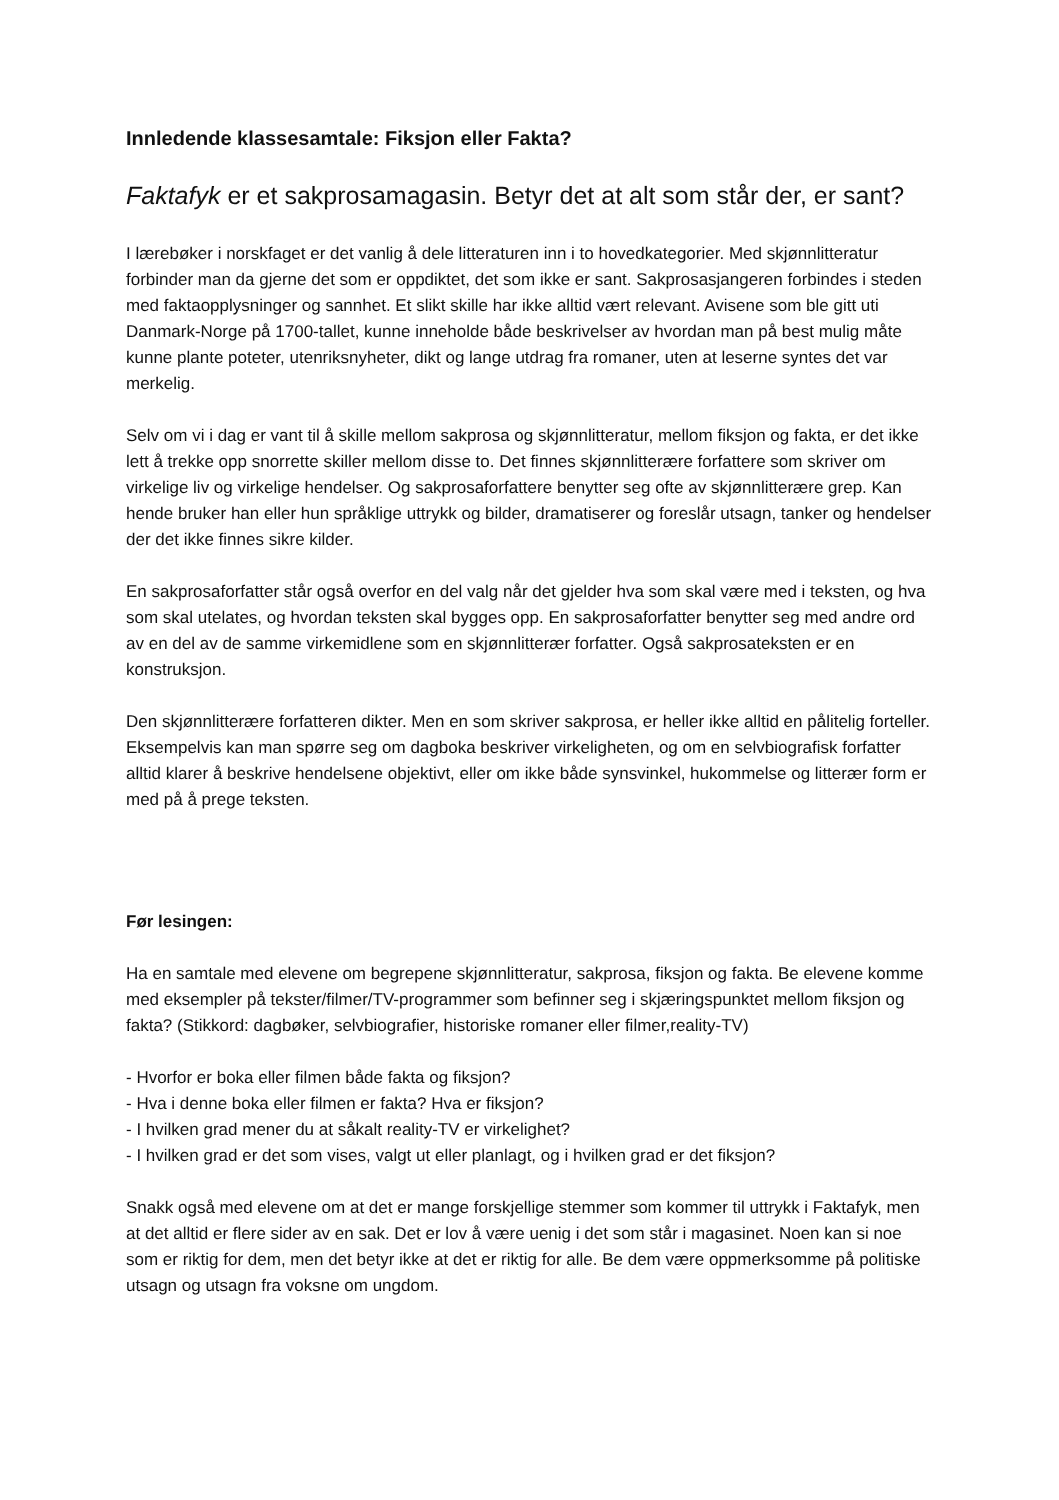Innledende klassesamtale: Fiksjon eller Fakta?
Faktafyk er et sakprosamagasin. Betyr det at alt som står der, er sant?
I lærebøker i norskfaget er det vanlig å dele litteraturen inn i to hovedkategorier. Med skjønnlitteratur forbinder man da gjerne det som er oppdiktet, det som ikke er sant. Sakprosasjangeren forbindes i steden med faktaopplysninger og sannhet. Et slikt skille har ikke alltid vært relevant. Avisene som ble gitt uti Danmark-Norge på 1700-tallet, kunne inneholde både beskrivelser av hvordan man på best mulig måte kunne plante poteter, utenriksnyheter, dikt og lange utdrag fra romaner, uten at leserne syntes det var merkelig.
Selv om vi i dag er vant til å skille mellom sakprosa og skjønnlitteratur, mellom fiksjon og fakta, er det ikke lett å trekke opp snorrette skiller mellom disse to. Det finnes skjønnlitterære forfattere som skriver om virkelige liv og virkelige hendelser. Og sakprosaforfattere benytter seg ofte av skjønnlitterære grep. Kan hende bruker han eller hun språklige uttrykk og bilder, dramatiserer og foreslår utsagn, tanker og hendelser der det ikke finnes sikre kilder.
En sakprosaforfatter står også overfor en del valg når det gjelder hva som skal være med i teksten, og hva som skal utelates, og hvordan teksten skal bygges opp. En sakprosaforfatter benytter seg med andre ord av en del av de samme virkemidlene som en skjønnlitterær forfatter. Også sakprosateksten er en konstruksjon.
Den skjønnlitterære forfatteren dikter. Men en som skriver sakprosa, er heller ikke alltid en pålitelig forteller. Eksempelvis kan man spørre seg om dagboka beskriver virkeligheten, og om en selvbiografisk forfatter alltid klarer å beskrive hendelsene objektivt, eller om ikke både synsvinkel, hukommelse og litterær form er med på å prege teksten.
Før lesingen:
Ha en samtale med elevene om begrepene skjønnlitteratur, sakprosa, fiksjon og fakta. Be elevene komme med eksempler på tekster/filmer/TV-programmer som befinner seg i skjæringspunktet mellom fiksjon og fakta? (Stikkord: dagbøker, selvbiografier, historiske romaner eller filmer,reality-TV)
- Hvorfor er boka eller filmen både fakta og fiksjon?
- Hva i denne boka eller filmen er fakta? Hva er fiksjon?
- I hvilken grad mener du at såkalt reality-TV er virkelighet?
- I hvilken grad er det som vises, valgt ut eller planlagt, og i hvilken grad er det fiksjon?
Snakk også med elevene om at det er mange forskjellige stemmer som kommer til uttrykk i Faktafyk, men at det alltid er flere sider av en sak. Det er lov å være uenig i det som står i magasinet. Noen kan si noe som er riktig for dem, men det betyr ikke at det er riktig for alle. Be dem være oppmerksomme på politiske utsagn og utsagn fra voksne om ungdom.